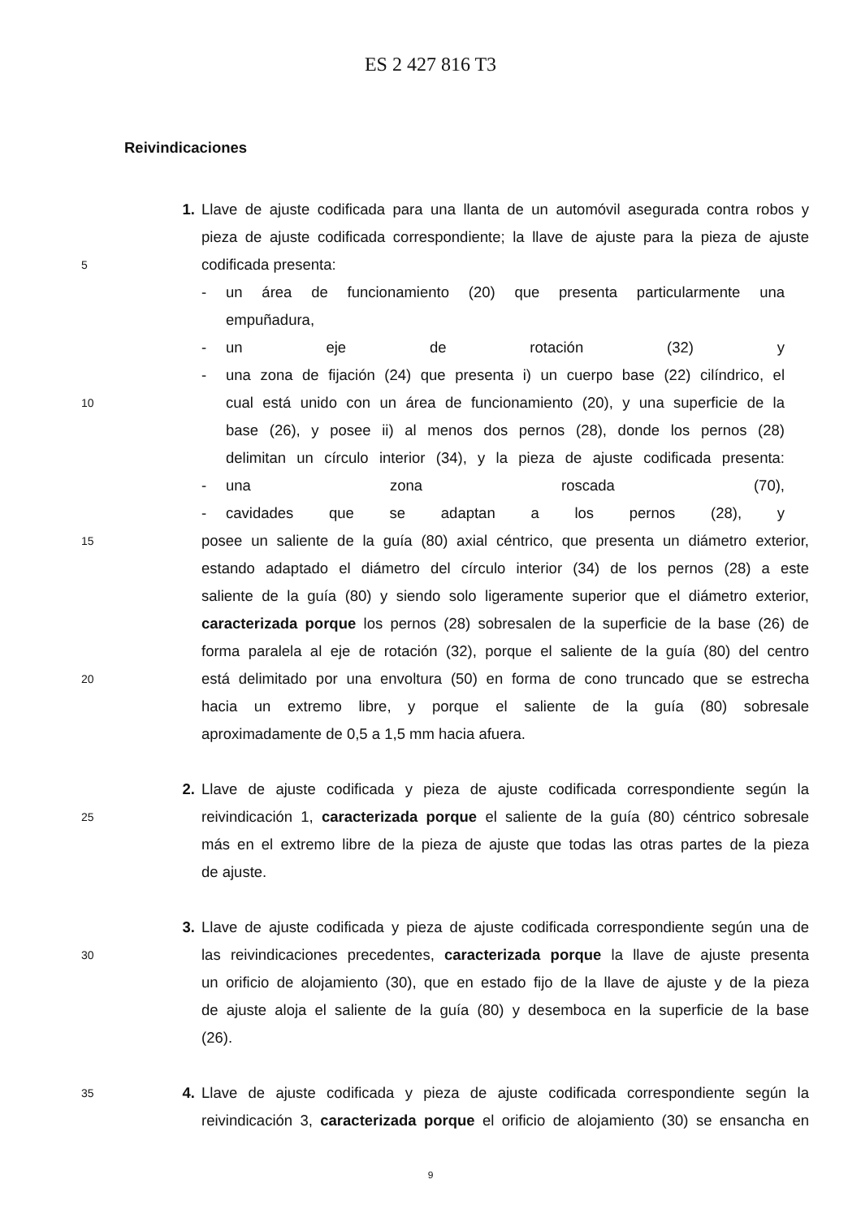ES 2 427 816 T3
Reivindicaciones
1. Llave de ajuste codificada para una llanta de un automóvil asegurada contra robos y
pieza de ajuste codificada correspondiente; la llave de ajuste para la pieza de ajuste
5
codificada presenta:
- un área de funcionamiento (20) que presenta particularmente una
empuñadura,
- un eje de rotación (32) y
- una zona de fijación (24) que presenta i) un cuerpo base (22) cilíndrico, el
10
cual está unido con un área de funcionamiento (20), y una superficie de la
base (26), y posee ii) al menos dos pernos (28), donde los pernos (28)
delimitan un círculo interior (34), y la pieza de ajuste codificada presenta:
- una zona roscada (70),
- cavidades que se adaptan a los pernos (28), y
15
posee un saliente de la guía (80) axial céntrico, que presenta un diámetro exterior,
estando adaptado el diámetro del círculo interior (34) de los pernos (28) a este
saliente de la guía (80) y siendo solo ligeramente superior que el diámetro exterior,
caracterizada porque los pernos (28) sobresalen de la superficie de la base (26) de
forma paralela al eje de rotación (32), porque el saliente de la guía (80) del centro
20
está delimitado por una envoltura (50) en forma de cono truncado que se estrecha
hacia un extremo libre, y porque el saliente de la guía (80) sobresale
aproximadamente de 0,5 a 1,5 mm hacia afuera.
2. Llave de ajuste codificada y pieza de ajuste codificada correspondiente según la
25
reivindicación 1, caracterizada porque el saliente de la guía (80) céntrico sobresale
más en el extremo libre de la pieza de ajuste que todas las otras partes de la pieza
de ajuste.
3. Llave de ajuste codificada y pieza de ajuste codificada correspondiente según una de
30
las reivindicaciones precedentes, caracterizada porque la llave de ajuste presenta
un orificio de alojamiento (30), que en estado fijo de la llave de ajuste y de la pieza
de ajuste aloja el saliente de la guía (80) y desemboca en la superficie de la base
(26).
35
4. Llave de ajuste codificada y pieza de ajuste codificada correspondiente según la
reivindicación 3, caracterizada porque el orificio de alojamiento (30) se ensancha en
9